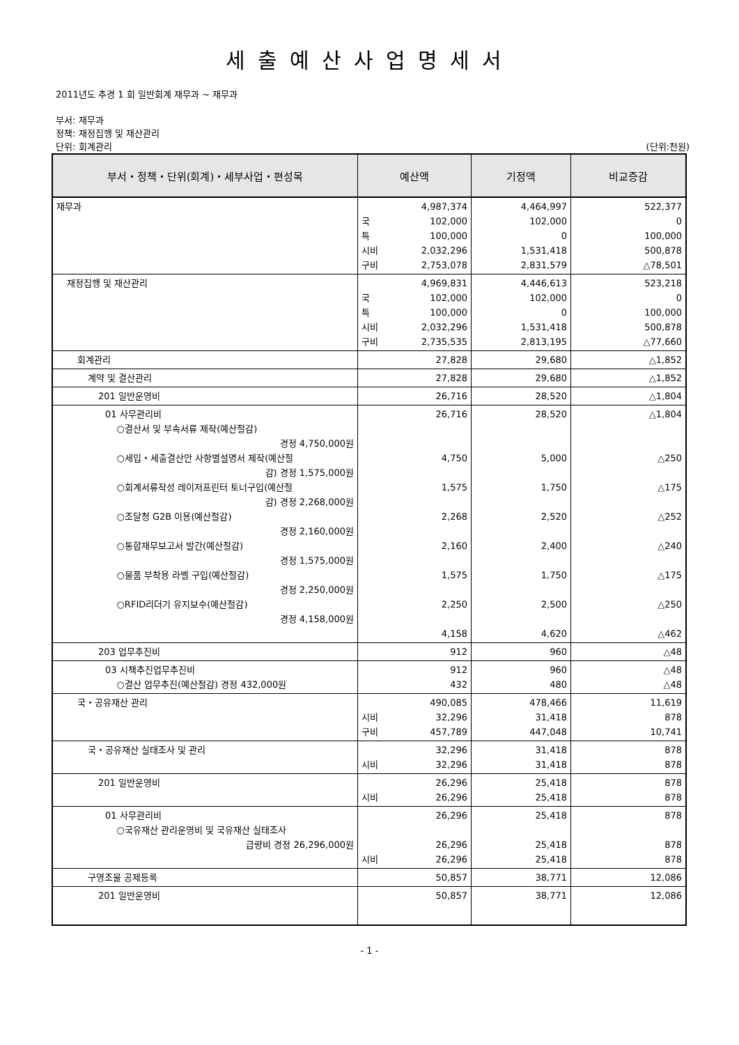세출예산사업명세서
2011년도 추경 1 회 일반회계 재무과 ~ 재무과
부서: 재무과
정책: 재정집행 및 재산관리
단위: 회계관리 (단위:천원)
| 부서・정책・단위(회계)・세부사업・편성목 | 예산액 | 기정액 | 비교증감 |
| --- | --- | --- | --- |
| 재무과 | 4,987,374 국 102,000 특 100,000 시비 2,032,296 구비 2,753,078 | 4,464,997 102,000 0 1,531,418 2,831,579 | 522,377 0 100,000 500,878 △78,501 |
| 재정집행 및 재산관리 | 4,969,831 국 102,000 특 100,000 시비 2,032,296 구비 2,735,535 | 4,446,613 102,000 0 1,531,418 2,813,195 | 523,218 0 100,000 500,878 △77,660 |
| 회계관리 | 27,828 | 29,680 | △1,852 |
| 계약 및 결산관리 | 27,828 | 29,680 | △1,852 |
| 201 일반운영비 | 26,716 | 28,520 | △1,804 |
| 01 사무관리비 ○결산서 및 부속서류 제작(예산절감) 경정 4,750,000원 ○세입・세출결산안 사항별설명서 제작(예산절 감) 경정 1,575,000원 ○회계서류작성 레이저프린터 토너구입(예산절 감) 경정 2,268,000원 ○조달청 G2B 이용(예산절감) 경정 2,160,000원 ○통합재무보고서 발간(예산절감) 경정 1,575,000원 ○물품 부착용 라벨 구입(예산절감) 경정 2,250,000원 ○RFID리더기 유지보수(예산절감) 경정 4,158,000원 | 26,716 4,750 1,575 2,268 2,160 1,575 2,250 4,158 | 28,520 5,000 1,750 2,520 2,400 1,750 2,500 4,620 | △1,804 △250 △175 △252 △240 △175 △250 △462 |
| 203 업무추진비 | 912 | 960 | △48 |
| 03 시책추진업무추진비 ○결산 업무추진(예산절감) 경정 432,000원 | 912 432 | 960 480 | △48 △48 |
| 국・공유재산 관리 | 490,085 시비 32,296 구비 457,789 | 478,466 31,418 447,048 | 11,619 878 10,741 |
| 국・공유재산 실태조사 및 관리 | 32,296 시비 32,296 | 31,418 31,418 | 878 878 |
| 201 일반운영비 | 26,296 시비 26,296 | 25,418 25,418 | 878 878 |
| 01 사무관리비 ○국유재산 관리운영비 및 국유재산 실태조사 급량비 경정 26,296,000원 | 26,296 26,296 시비 26,296 | 25,418 25,418 25,418 | 878 878 878 |
| 구영조물 공제등록 | 50,857 | 38,771 | 12,086 |
| 201 일반운영비 | 50,857 | 38,771 | 12,086 |
- 1 -